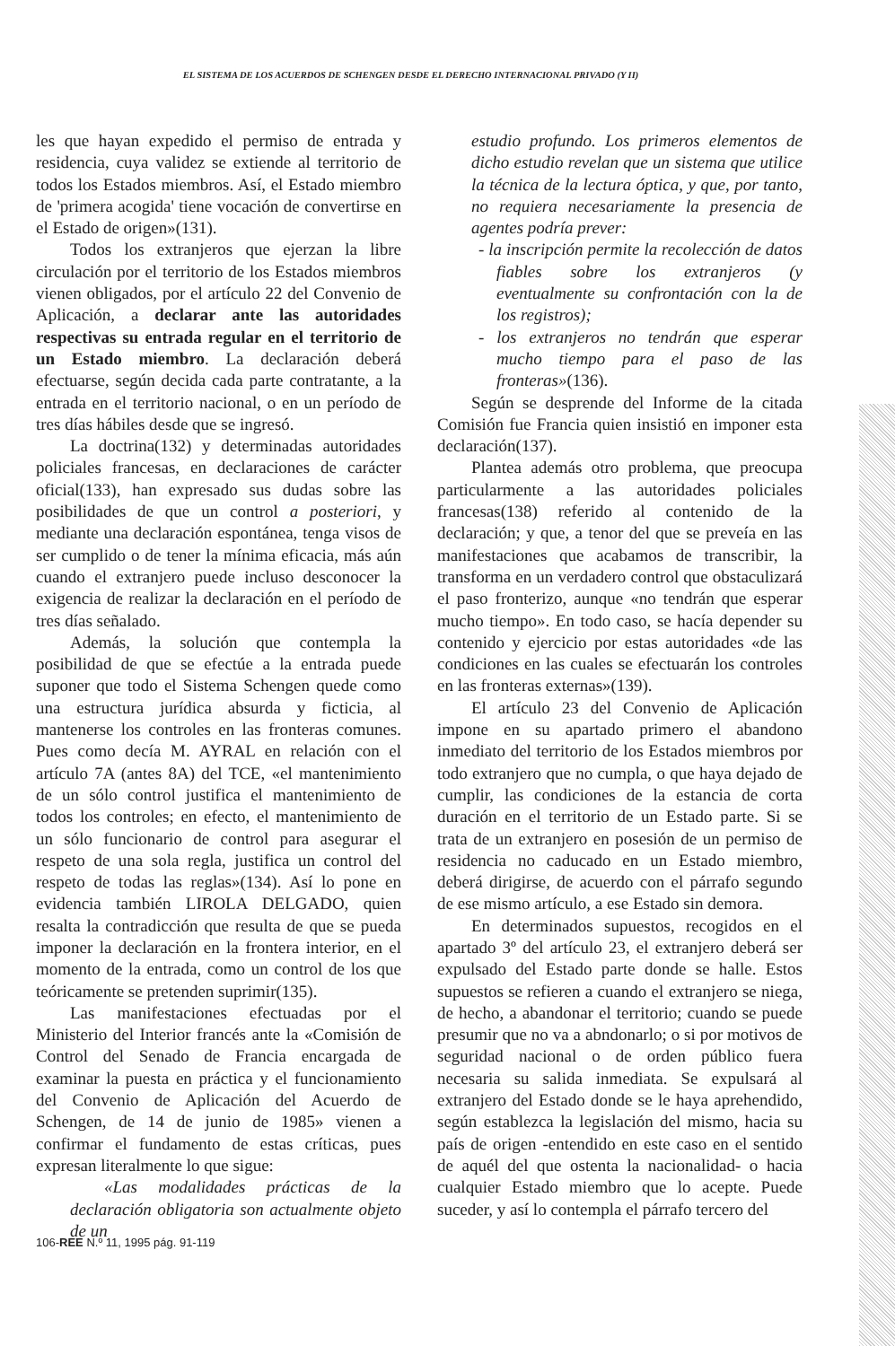EL SISTEMA DE LOS ACUERDOS DE SCHENGEN DESDE EL DERECHO INTERNACIONAL PRIVADO (Y II)
les que hayan expedido el permiso de entrada y residencia, cuya validez se extiende al territorio de todos los Estados miembros. Así, el Estado miembro de 'primera acogida' tiene vocación de convertirse en el Estado de origen»(131).
Todos los extranjeros que ejerzan la libre circulación por el territorio de los Estados miembros vienen obligados, por el artículo 22 del Convenio de Aplicación, a declarar ante las autoridades respectivas su entrada regular en el territorio de un Estado miembro. La declaración deberá efectuarse, según decida cada parte contratante, a la entrada en el territorio nacional, o en un período de tres días hábiles desde que se ingresó.
La doctrina(132) y determinadas autoridades policiales francesas, en declaraciones de carácter oficial(133), han expresado sus dudas sobre las posibilidades de que un control a posteriori, y mediante una declaración espontánea, tenga visos de ser cumplido o de tener la mínima eficacia, más aún cuando el extranjero puede incluso desconocer la exigencia de realizar la declaración en el período de tres días señalado.
Además, la solución que contempla la posibilidad de que se efectúe a la entrada puede suponer que todo el Sistema Schengen quede como una estructura jurídica absurda y ficticia, al mantenerse los controles en las fronteras comunes. Pues como decía M. AYRAL en relación con el artículo 7A (antes 8A) del TCE, «el mantenimiento de un sólo control justifica el mantenimiento de todos los controles; en efecto, el mantenimiento de un sólo funcionario de control para asegurar el respeto de una sola regla, justifica un control del respeto de todas las reglas»(134). Así lo pone en evidencia también LIROLA DELGADO, quien resalta la contradicción que resulta de que se pueda imponer la declaración en la frontera interior, en el momento de la entrada, como un control de los que teóricamente se pretenden suprimir(135).
Las manifestaciones efectuadas por el Ministerio del Interior francés ante la «Comisión de Control del Senado de Francia encargada de examinar la puesta en práctica y el funcionamiento del Convenio de Aplicación del Acuerdo de Schengen, de 14 de junio de 1985» vienen a confirmar el fundamento de estas críticas, pues expresan literalmente lo que sigue:
«Las modalidades prácticas de la declaración obligatoria son actualmente objeto de un
estudio profundo. Los primeros elementos de dicho estudio revelan que un sistema que utilice la técnica de la lectura óptica, y que, por tanto, no requiera necesariamente la presencia de agentes podría prever:
- la inscripción permite la recolección de datos fiables sobre los extranjeros (y eventualmente su confrontación con la de los registros);
- los extranjeros no tendrán que esperar mucho tiempo para el paso de las fronteras»(136).
Según se desprende del Informe de la citada Comisión fue Francia quien insistió en imponer esta declaración(137).
Plantea además otro problema, que preocupa particularmente a las autoridades policiales francesas(138) referido al contenido de la declaración; y que, a tenor del que se preveía en las manifestaciones que acabamos de transcribir, la transforma en un verdadero control que obstaculizará el paso fronterizo, aunque «no tendrán que esperar mucho tiempo». En todo caso, se hacía depender su contenido y ejercicio por estas autoridades «de las condiciones en las cuales se efectuarán los controles en las fronteras externas»(139).
El artículo 23 del Convenio de Aplicación impone en su apartado primero el abandono inmediato del territorio de los Estados miembros por todo extranjero que no cumpla, o que haya dejado de cumplir, las condiciones de la estancia de corta duración en el territorio de un Estado parte. Si se trata de un extranjero en posesión de un permiso de residencia no caducado en un Estado miembro, deberá dirigirse, de acuerdo con el párrafo segundo de ese mismo artículo, a ese Estado sin demora.
En determinados supuestos, recogidos en el apartado 3º del artículo 23, el extranjero deberá ser expulsado del Estado parte donde se halle. Estos supuestos se refieren a cuando el extranjero se niega, de hecho, a abandonar el territorio; cuando se puede presumir que no va a abndonarlo; o si por motivos de seguridad nacional o de orden público fuera necesaria su salida inmediata. Se expulsará al extranjero del Estado donde se le haya aprehendido, según establezca la legislación del mismo, hacia su país de origen -entendido en este caso en el sentido de aquél del que ostenta la nacionalidad- o hacia cualquier Estado miembro que lo acepte. Puede suceder, y así lo contempla el párrafo tercero del
106-REE N.º 11, 1995 pág. 91-119